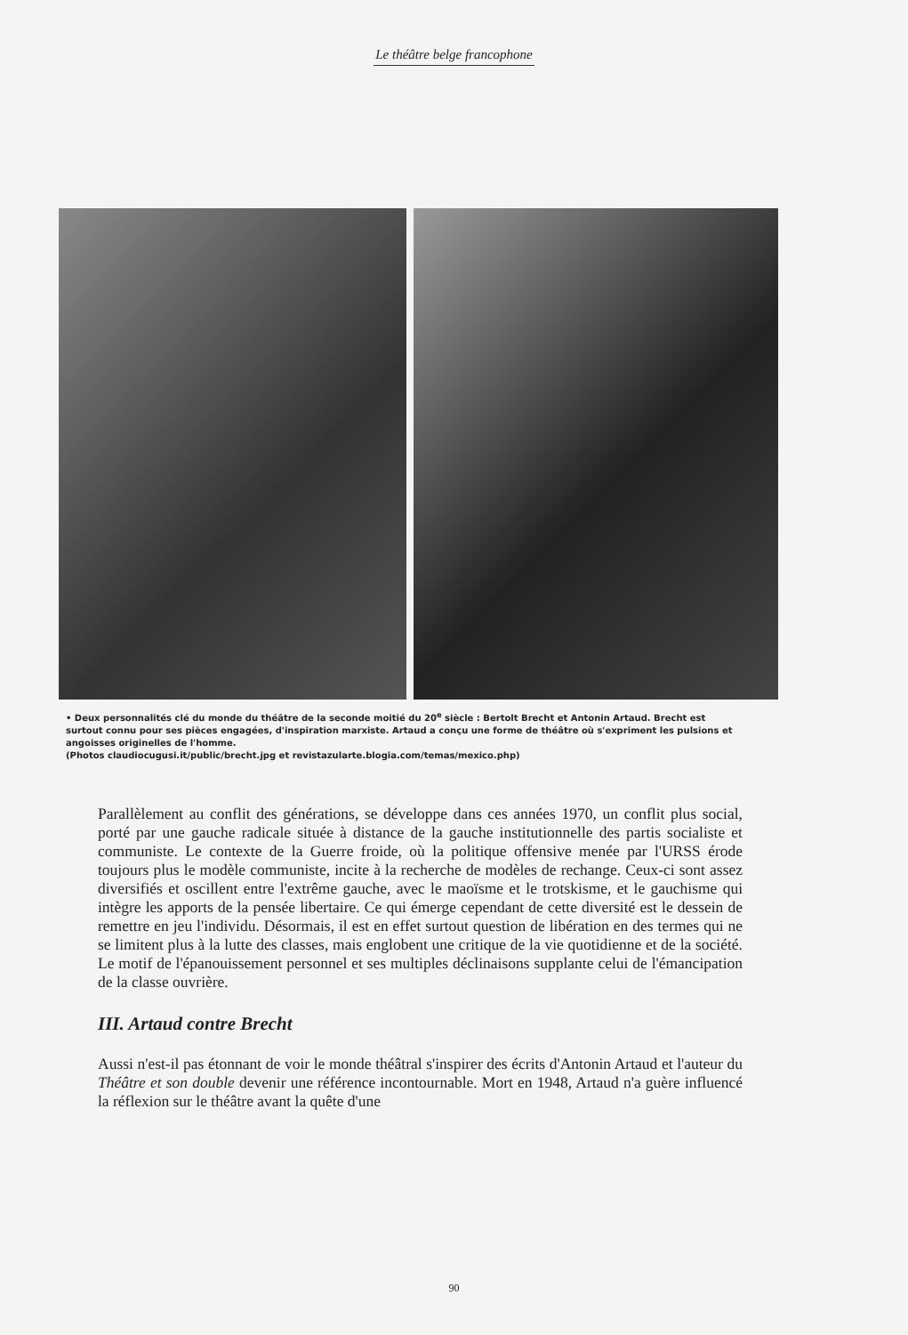Le théâtre belge francophone
• Deux personnalités clé du monde du théâtre de la seconde moitié du 20<sup>e</sup> siècle : Bertolt Brecht et Antonin Artaud. Brecht est surtout connu pour ses pièces engagées, d'inspiration marxiste. Artaud a conçu une forme de théâtre où s'expriment les pulsions et angoisses originelles de l'homme.
(Photos claudiocugusi.it/public/brecht.jpg et revistazularte.blogia.com/temas/mexico.php)
Parallèlement au conflit des générations, se développe dans ces années 1970, un conflit plus social, porté par une gauche radicale située à distance de la gauche institutionnelle des partis socialiste et communiste. Le contexte de la Guerre froide, où la politique offensive menée par l'URSS érode toujours plus le modèle communiste, incite à la recherche de modèles de rechange. Ceux-ci sont assez diversifiés et oscillent entre l'extrême gauche, avec le maoïsme et le trotskisme, et le gauchisme qui intègre les apports de la pensée libertaire. Ce qui émerge cependant de cette diversité est le dessein de remettre en jeu l'individu. Désormais, il est en effet surtout question de libération en des termes qui ne se limitent plus à la lutte des classes, mais englobent une critique de la vie quotidienne et de la société. Le motif de l'épanouissement personnel et ses multiples déclinaisons supplante celui de l'émancipation de la classe ouvrière.
III. Artaud contre Brecht
Aussi n'est-il pas étonnant de voir le monde théâtral s'inspirer des écrits d'Antonin Artaud et l'auteur du Théâtre et son double devenir une référence incontournable. Mort en 1948, Artaud n'a guère influencé la réflexion sur le théâtre avant la quête d'une
90